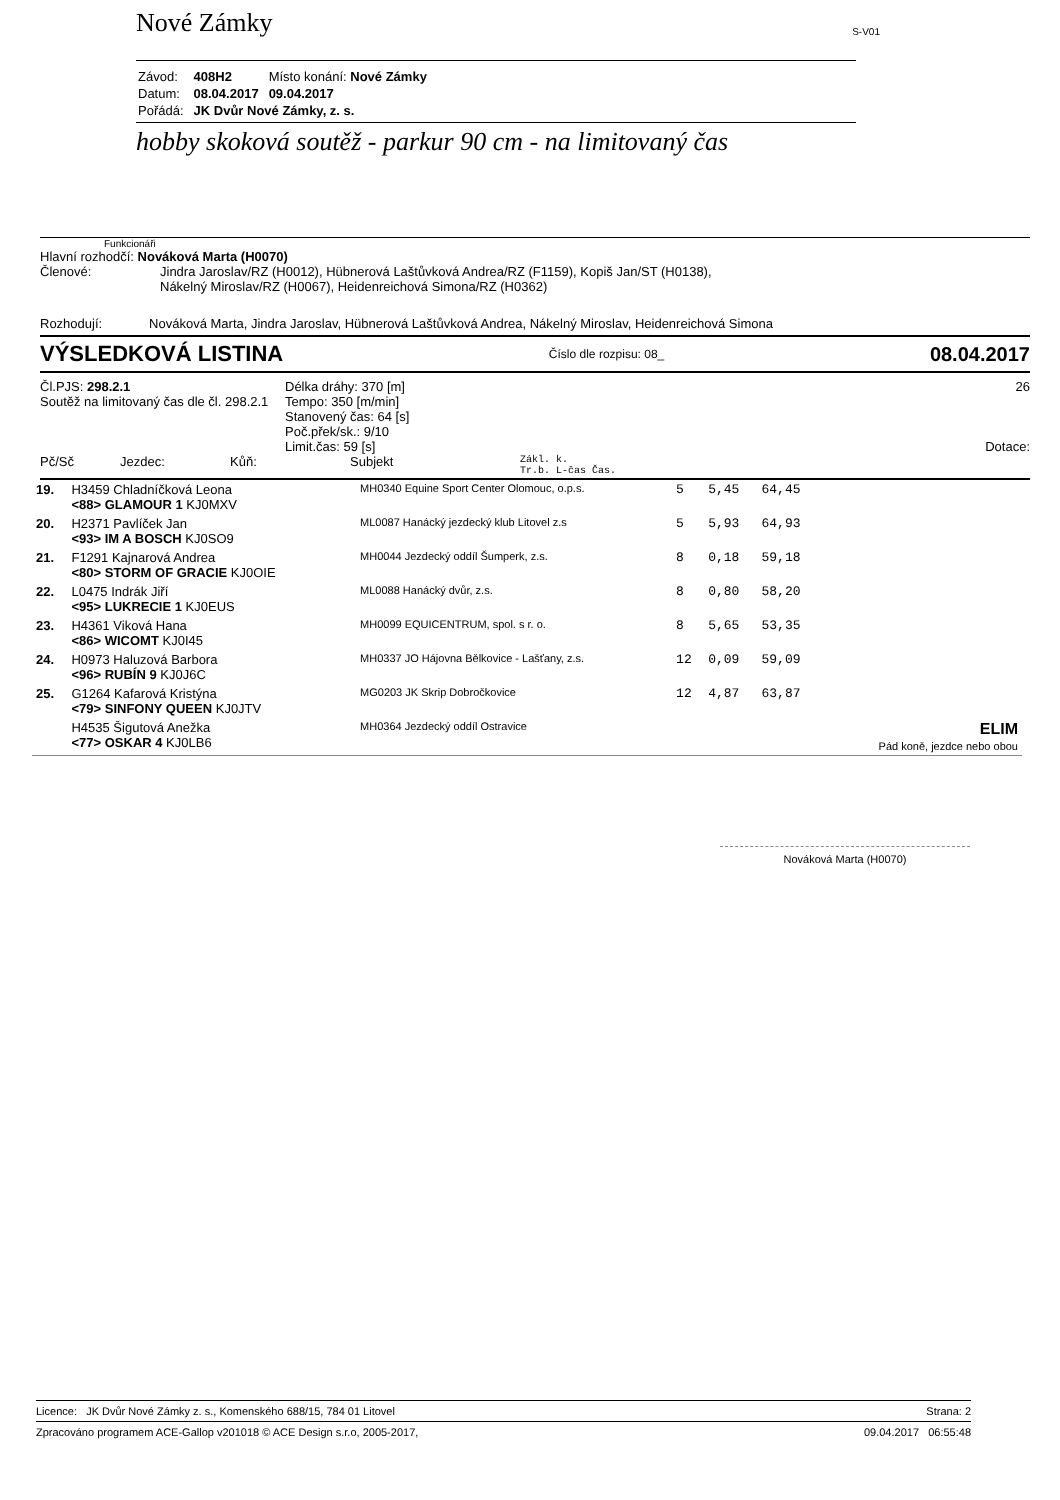Nové Zámky S-V01
| Závod: | 408H2 | Místo konání: Nové Zámky |
| Datum: | 08.04.2017 | 09.04.2017 |
| Pořádá: | JK Dvůr Nové Zámky, z. s. | |
hobby skoková soutěž - parkur 90 cm - na limitovaný čas
Funkcionáři
Hlavní rozhodčí: Nováková Marta (H0070)
Členové: Jindra Jaroslav/RZ (H0012), Hübnerová Laštůvková Andrea/RZ (F1159), Kopiš Jan/ST (H0138), Nákelný Miroslav/RZ (H0067), Heidenreichová Simona/RZ (H0362)
Rozhodují: Nováková Marta, Jindra Jaroslav, Hübnerová Laštůvková Andrea, Nákelný Miroslav, Heidenreichová Simona
VÝSLEDKOVÁ LISTINA
Číslo dle rozpisu: 08_ 08.04.2017
Čl.PJS: 298.2.1
Soutěž na limitovaný čas dle čl. 298.2.1
Délka dráhy: 370 [m]
Tempo: 350 [m/min]
Stanovený čas: 64 [s]
Poč.přek/sk.: 9/10
Limit.čas: 59 [s]
26
Dotace:
Pč/Sč Jezdec: Kůň: Subjekt Zákl. k.
Tr.b. L-čas Čas.
| 19. | H3459 Chladníčková Leona <88> GLAMOUR 1 KJ0MXV | MH0340 Equine Sport Center Olomouc, o.p.s. | 5 | 5,45 | 64,45 | |
| 20. | H2371 Pavlíček Jan <93> IM A BOSCH KJ0SO9 | ML0087 Hanácký jezdecký klub Litovel z.s | 5 | 5,93 | 64,93 | |
| 21. | F1291 Kajnarová Andrea <80> STORM OF GRACIE KJ0OIE | MH0044 Jezdecký oddíl Šumperk, z.s. | 8 | 0,18 | 59,18 | |
| 22. | L0475 Indrák Jiří <95> LUKRECIE 1 KJ0EUS | ML0088 Hanácký dvůr, z.s. | 8 | 0,80 | 58,20 | |
| 23. | H4361 Viková Hana <86> WICOMT KJ0I45 | MH0099 EQUICENTRUM, spol. s r. o. | 8 | 5,65 | 53,35 | |
| 24. | H0973 Haluzová Barbora <96> RUBÍN 9 KJ0J6C | MH0337 JO Hájovna Bělkovice - Lašťany, z.s. | 12 | 0,09 | 59,09 | |
| 25. | G1264 Kafarová Kristýna <79> SINFONY QUEEN KJ0JTV | MG0203 JK Skrip Dobročkovice | 12 | 4,87 | 63,87 | |
| | H4535 Šigutová Anežka <77> OSKAR 4 KJ0LB6 | MH0364 Jezdecký oddíl Ostravice | | | | ELIM Pád koně, jezdce nebo obou |
Nováková Marta (H0070)
Licence: JK Dvůr Nové Zámky z. s., Komenského 688/15, 784 01 Litovel Strana: 2
Zpracováno programem ACE-Gallop v201018 © ACE Design s.r.o, 2005-2017, 09.04.2017 06:55:48